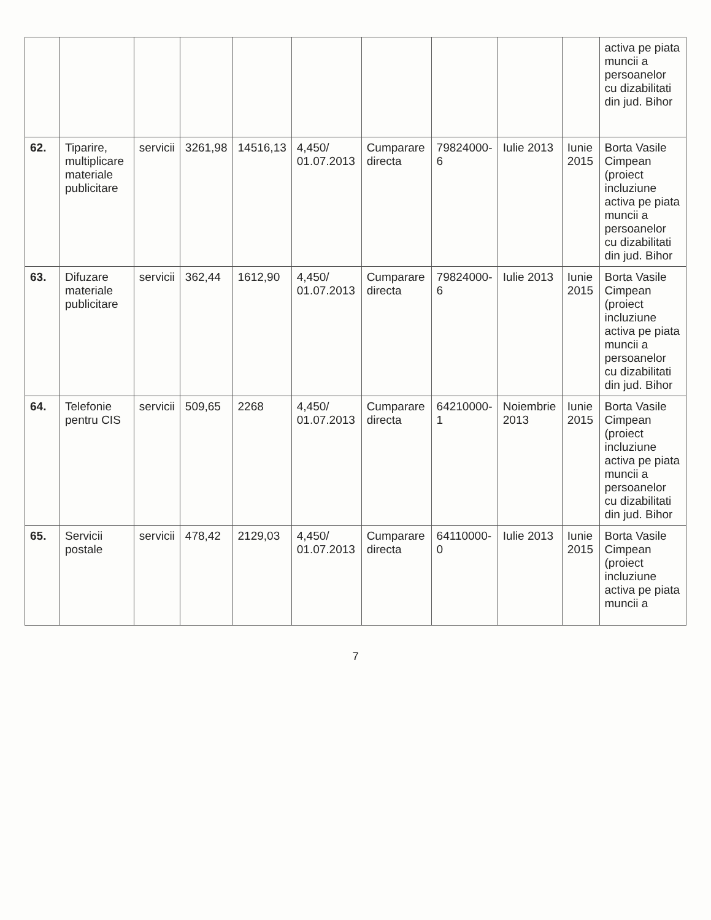| | | | | | | | | | | activa pe piata muncii a persoanelor cu dizabilitati din jud. Bihor |
| 62. | Tiparire, multiplicare materiale publicitare | servicii | 3261,98 | 14516,13 | 4,450/ 01.07.2013 | Cumparare directa | 79824000-6 | Iulie 2013 | Iunie 2015 | Borta Vasile Cimpean (proiect incluziune activa pe piata muncii a persoanelor cu dizabilitati din jud. Bihor |
| 63. | Difuzare materiale publicitare | servicii | 362,44 | 1612,90 | 4,450/ 01.07.2013 | Cumparare directa | 79824000-6 | Iulie 2013 | Iunie 2015 | Borta Vasile Cimpean (proiect incluziune activa pe piata muncii a persoanelor cu dizabilitati din jud. Bihor |
| 64. | Telefonie pentru CIS | servicii | 509,65 | 2268 | 4,450/ 01.07.2013 | Cumparare directa | 64210000-1 | Noiembrie 2013 | Iunie 2015 | Borta Vasile Cimpean (proiect incluziune activa pe piata muncii a persoanelor cu dizabilitati din jud. Bihor |
| 65. | Servicii postale | servicii | 478,42 | 2129,03 | 4,450/ 01.07.2013 | Cumparare directa | 64110000-0 | Iulie 2013 | Iunie 2015 | Borta Vasile Cimpean (proiect incluziune activa pe piata muncii a |
7